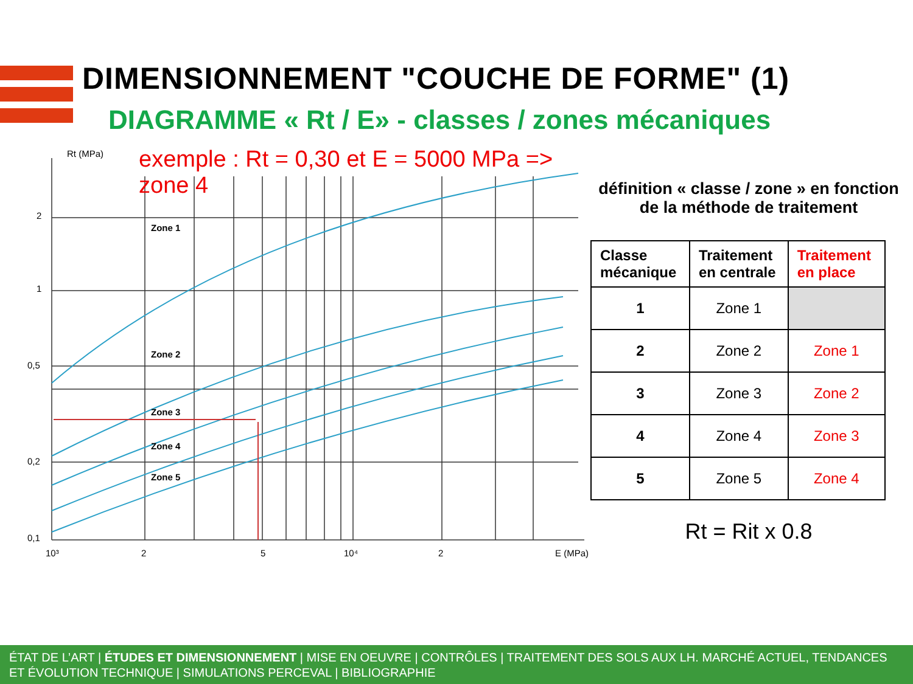DIMENSIONNEMENT "COUCHE DE FORME" (1)
DIAGRAMME « Rt / E» - classes / zones mécaniques
exemple : Rt = 0,30 et E = 5000 MPa => zone 4
Rt (MPa)
2
1
0,5
0,2
0,1
10³
2
5
10⁴
2
E (MPa)
Zone 1
Zone 2
Zone 3
Zone 4
Zone 5
définition « classe / zone » en fonction de la méthode de traitement
| Classe mécanique | Traitement en centrale | Traitement en place |
| --- | --- | --- |
| 1 | Zone 1 | |
| 2 | Zone 2 | Zone 1 |
| 3 | Zone 3 | Zone 2 |
| 4 | Zone 4 | Zone 3 |
| 5 | Zone 5 | Zone 4 |
Rt = Rit x 0.8
ÉTAT DE L’ART | ÉTUDES ET DIMENSIONNEMENT | MISE EN OEUVRE | CONTRÔLES | TRAITEMENT DES SOLS AUX LH. MARCHÉ ACTUEL, TENDANCES ET ÉVOLUTION TECHNIQUE | SIMULATIONS PERCEVAL | BIBLIOGRAPHIE